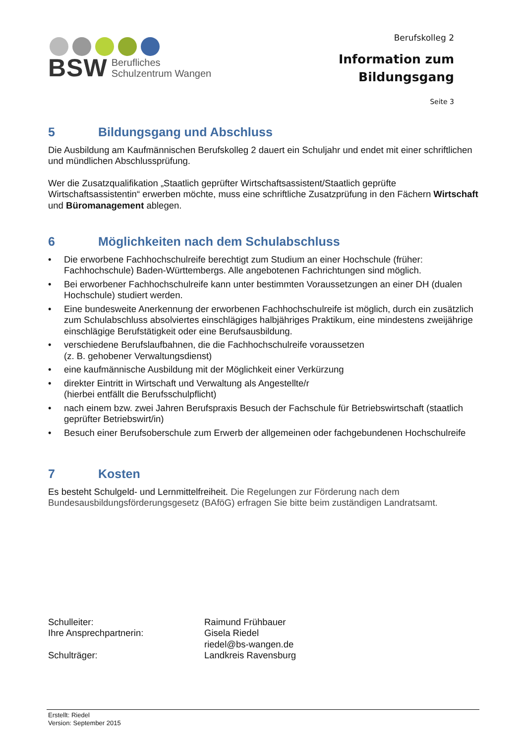BSW Berufliches
Schulzentrum Wangen
Berufskolleg 2
Information zum
Bildungsgang
Seite 3
5 Bildungsgang und Abschluss
Die Ausbildung am Kaufmännischen Berufskolleg 2 dauert ein Schuljahr und endet mit einer schriftlichen und mündlichen Abschlussprüfung.
Wer die Zusatzqualifikation „Staatlich geprüfter Wirtschaftsassistent/Staatlich geprüfte Wirtschaftsassistentin“ erwerben möchte, muss eine schriftliche Zusatzprüfung in den Fächern Wirtschaft und Büromanagement ablegen.
6 Möglichkeiten nach dem Schulabschluss
• Die erworbene Fachhochschulreife berechtigt zum Studium an einer Hochschule (früher: Fachhochschule) Baden-Württembergs. Alle angebotenen Fachrichtungen sind möglich.
• Bei erworbener Fachhochschulreife kann unter bestimmten Voraussetzungen an einer DH (dualen Hochschule) studiert werden.
• Eine bundesweite Anerkennung der erworbenen Fachhochschulreife ist möglich, durch ein zusätzlich zum Schulabschluss absolviertes einschlägiges halbjähriges Praktikum, eine mindestens zweijährige einschlägige Berufstätigkeit oder eine Berufsausbildung.
• verschiedene Berufslaufbahnen, die die Fachhochschulreife voraussetzen
(z. B. gehobener Verwaltungsdienst)
• eine kaufmännische Ausbildung mit der Möglichkeit einer Verkürzung
• direkter Eintritt in Wirtschaft und Verwaltung als Angestellte/r
(hierbei entfällt die Berufsschulpflicht)
• nach einem bzw. zwei Jahren Berufspraxis Besuch der Fachschule für Betriebswirtschaft (staatlich geprüfter Betriebswirt/in)
• Besuch einer Berufsoberschule zum Erwerb der allgemeinen oder fachgebundenen Hochschulreife
7 Kosten
Es besteht Schulgeld- und Lernmittelfreiheit. Die Regelungen zur Förderung nach dem Bundesausbildungsförderungsgesetz (BAföG) erfragen Sie bitte beim zuständigen Landratsamt.
Schulleiter:
Ihre Ansprechpartnerin:
Schulträger:
Raimund Frühbauer
Gisela Riedel
riedel@bs-wangen.de
Landkreis Ravensburg
Erstellt: Riedel
Version: September 2015